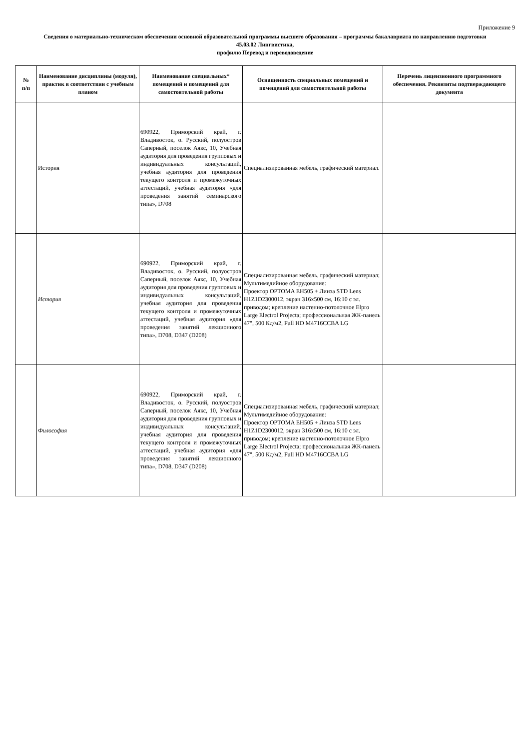Приложение 9
Сведения о материально-техническом обеспечении основной образовательной программы высшего образования – программы бакалавриата по направлению подготовки
45.03.02 Лингвистика,
профилю Перевод и переводоведение
| № п/п | Наименование дисциплины (модуля), практик в соответствии с учебным планом | Наименование специальных* помещений и помещений для самостоятельной работы | Оснащенность специальных помещений и помещений для самостоятельной работы | Перечень лицензионного программного обеспечения. Реквизиты подтверждающего документа |
| --- | --- | --- | --- | --- |
| | История | 690922, Приморский край, г. Владивосток, о. Русский, полуостров Саперный, поселок Аякс, 10, Учебная аудитория для проведения групповых и индивидуальных консультаций, учебная аудитория для проведения текущего контроля и промежуточных аттестаций, учебная аудитория «для проведения занятий семинарского типа», D708 | Специализированная мебель, графический материал. | |
| | История | 690922, Приморский край, г. Владивосток, о. Русский, полуостров Саперный, поселок Аякс, 10, Учебная аудитория для проведения групповых и индивидуальных консультаций, учебная аудитория для проведения текущего контроля и промежуточных аттестаций, учебная аудитория «для проведения занятий лекционного типа», D708, D347 (D208) | Специализированная мебель, графический материал; Мультимедийное оборудование: Проектор OPTOMA EH505 + Линза STD Lens H1Z1D2300012, экран 316x500 см, 16:10 с эл. приводом; крепление настенно-потолочное Elpro Large Electrol Projecta; профессиональная ЖК-панель 47", 500 Кд/м2, Full HD M4716CCBA LG | |
| | Философия | 690922, Приморский край, г. Владивосток, о. Русский, полуостров Саперный, поселок Аякс, 10, Учебная аудитория для проведения групповых и индивидуальных консультаций, учебная аудитория для проведения текущего контроля и промежуточных аттестаций, учебная аудитория «для проведения занятий лекционного типа», D708, D347 (D208) | Специализированная мебель, графический материал; Мультимедийное оборудование: Проектор OPTOMA EH505 + Линза STD Lens H1Z1D2300012, экран 316x500 см, 16:10 с эл. приводом; крепление настенно-потолочное Elpro Large Electrol Projecta; профессиональная ЖК-панель 47", 500 Кд/м2, Full HD M4716CCBA LG | |